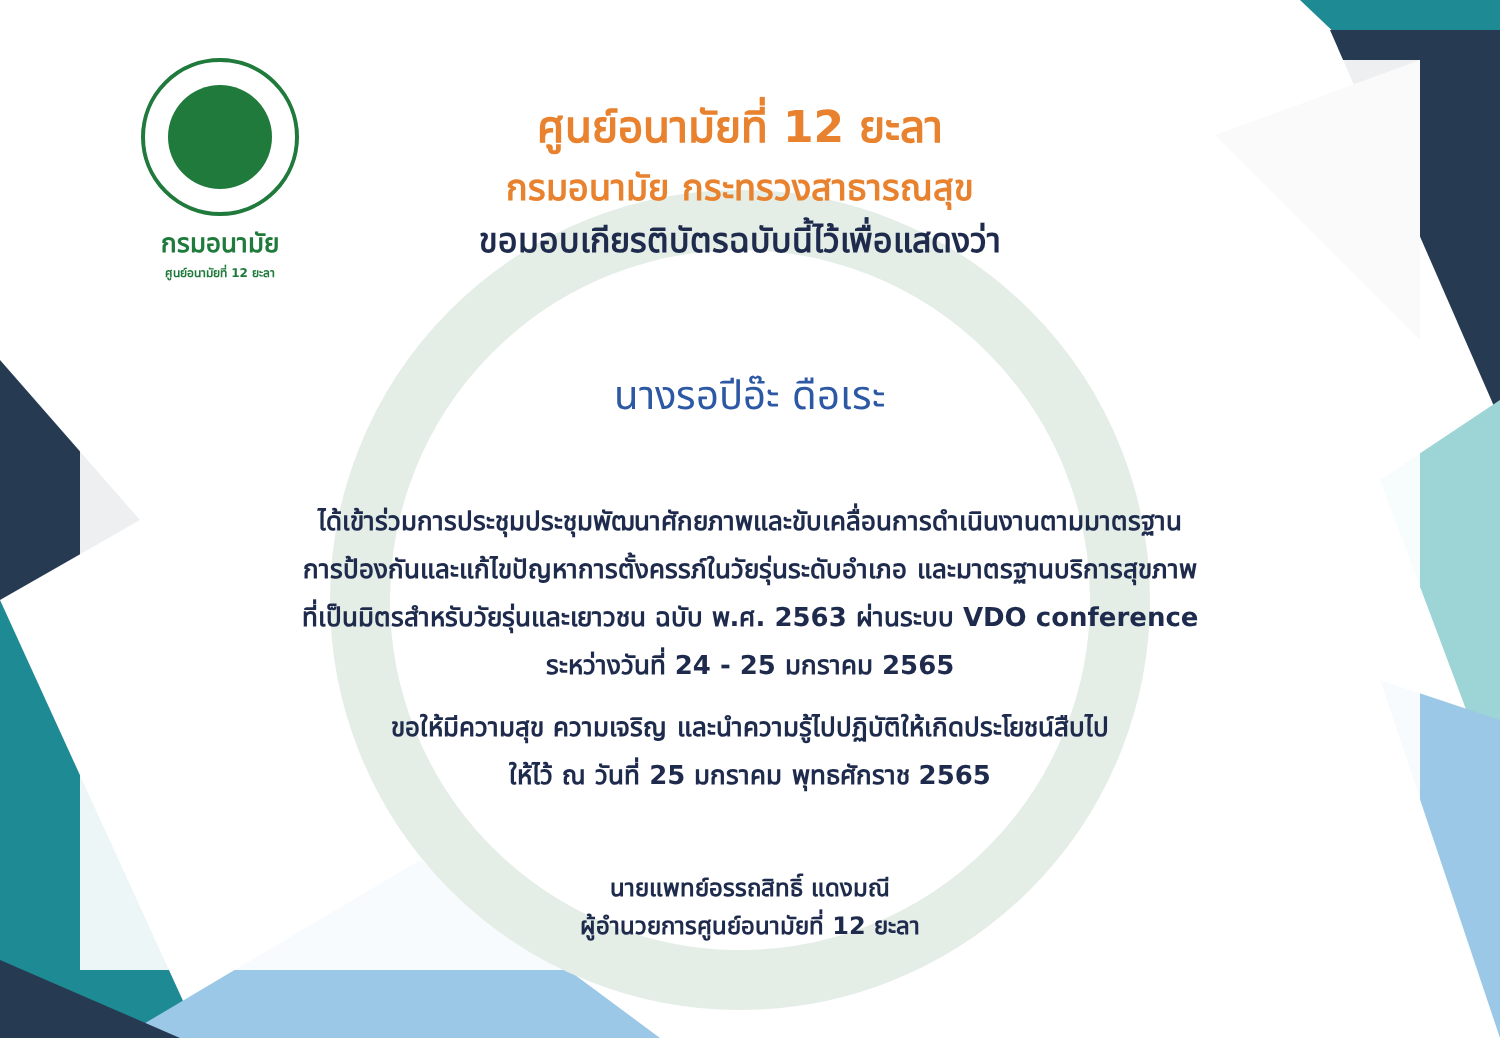กรมอนามัย
ศูนย์อนามัยที่ 12 ยะลา
ศูนย์อนามัยที่ 12 ยะลา
กรมอนามัย กระทรวงสาธารณสุข
ขอมอบเกียรติบัตรฉบับนี้ไว้เพื่อแสดงว่า
นางรอปีอ๊ะ ดือเระ
ได้เข้าร่วมการประชุมประชุมพัฒนาศักยภาพและขับเคลื่อนการดำเนินงานตามมาตรฐาน
การป้องกันและแก้ไขปัญหาการตั้งครรภ์ในวัยรุ่นระดับอำเภอ และมาตรฐานบริการสุขภาพ
ที่เป็นมิตรสำหรับวัยรุ่นและเยาวชน ฉบับ พ.ศ. 2563 ผ่านระบบ VDO conference
ระหว่างวันที่ 24 - 25 มกราคม 2565
ขอให้มีความสุข ความเจริญ และนำความรู้ไปปฏิบัติให้เกิดประโยชน์สืบไป
ให้ไว้ ณ วันที่ 25 มกราคม พุทธศักราช 2565
นายแพทย์อรรถสิทธิ์ แดงมณี
ผู้อำนวยการศูนย์อนามัยที่ 12 ยะลา